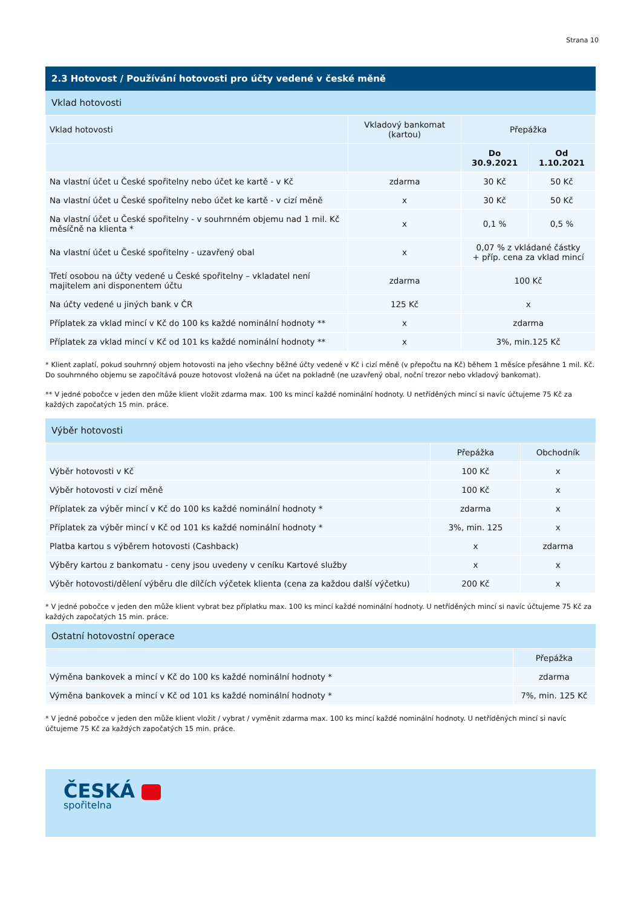Strana 10
2.3 Hotovost / Používání hotovosti pro účty vedené v české měně
Vklad hotovosti
| Vklad hotovosti | Vkladový bankomat (kartou) | Přepážka | |
| --- | --- | --- | --- |
| | | Do 30.9.2021 | Od 1.10.2021 |
| Na vlastní účet u České spořitelny nebo účet ke kartě - v Kč | zdarma | 30 Kč | 50 Kč |
| Na vlastní účet u České spořitelny nebo účet ke kartě - v cizí měně | x | 30 Kč | 50 Kč |
| Na vlastní účet u České spořitelny - v souhrnném objemu nad 1 mil. Kč měsíčně na klienta * | x | 0,1 % | 0,5 % |
| Na vlastní účet u České spořitelny - uzavřený obal | x | 0,07 % z vkládané částky + příp. cena za vklad mincí | |
| Třetí osobou na účty vedené u České spořitelny – vkladatel není majitelem ani disponentem účtu | zdarma | 100 Kč | |
| Na účty vedené u jiných bank v ČR | 125 Kč | x | |
| Příplatek za vklad mincí v Kč do 100 ks každé nominální hodnoty ** | x | zdarma | |
| Příplatek za vklad mincí v Kč od 101 ks každé nominální hodnoty ** | x | 3%, min.125 Kč | |
* Klient zaplatí, pokud souhrnný objem hotovosti na jeho všechny běžné účty vedené v Kč i cizí měně (v přepočtu na Kč) během 1 měsíce přesáhne 1 mil. Kč. Do souhrnného objemu se započítává pouze hotovost vložená na účet na pokladně (ne uzavřený obal, noční trezor nebo vkladový bankomat).
** V jedné pobočce v jeden den může klient vložit zdarma max. 100 ks mincí každé nominální hodnoty. U netříděných mincí si navíc účtujeme 75 Kč za každých započatých 15 min. práce.
Výběr hotovosti
| | Přepážka | Obchodník |
| --- | --- | --- |
| Výběr hotovosti v Kč | 100 Kč | x |
| Výběr hotovosti v cizí měně | 100 Kč | x |
| Příplatek za výběr mincí v Kč do 100 ks každé nominální hodnoty * | zdarma | x |
| Příplatek za výběr mincí v Kč od 101 ks každé nominální hodnoty * | 3%, min. 125 | x |
| Platba kartou s výběrem hotovosti (Cashback) | x | zdarma |
| Výběry kartou z bankomatu - ceny jsou uvedeny v ceníku Kartové služby | x | x |
| Výběr hotovosti/dělení výběru dle dílčích výčetek klienta (cena za každou další výčetku) | 200 Kč | x |
* V jedné pobočce v jeden den může klient vybrat bez příplatku max. 100 ks mincí každé nominální hodnoty. U netříděných mincí si navíc účtujeme 75 Kč za každých započatých 15 min. práce.
Ostatní hotovostní operace
| | Přepážka |
| --- | --- |
| Výměna bankovek a mincí v Kč do 100 ks každé nominální hodnoty * | zdarma |
| Výměna bankovek a mincí v Kč od 101 ks každé nominální hodnoty * | 7%, min. 125 Kč |
* V jedné pobočce v jeden den může klient vložit / vybrat / vyměnit zdarma max. 100 ks mincí každé nominální hodnoty. U netříděných mincí si navíc účtujeme 75 Kč za každých započatých 15 min. práce.
ČESKÁ
spořitelna